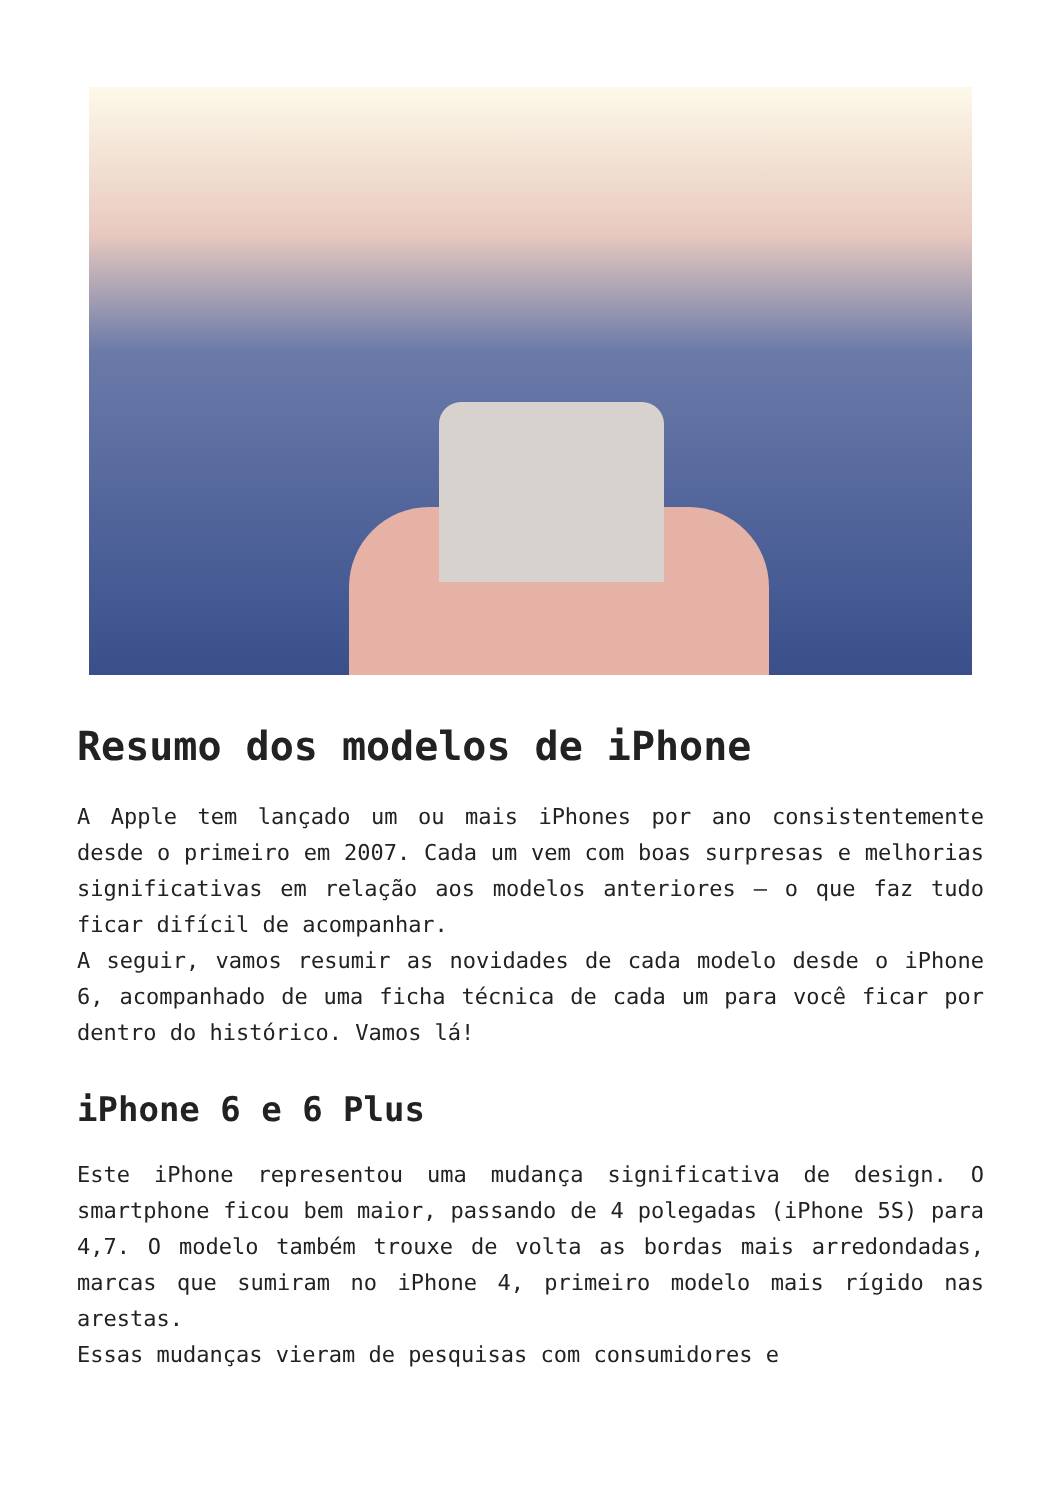Resumo dos modelos de iPhone
A Apple tem lançado um ou mais iPhones por ano consistentemente desde o primeiro em 2007. Cada um vem com boas surpresas e melhorias significativas em relação aos modelos anteriores – o que faz tudo ficar difícil de acompanhar.
A seguir, vamos resumir as novidades de cada modelo desde o iPhone 6, acompanhado de uma ficha técnica de cada um para você ficar por dentro do histórico. Vamos lá!
iPhone 6 e 6 Plus
Este iPhone representou uma mudança significativa de design. O smartphone ficou bem maior, passando de 4 polegadas (iPhone 5S) para 4,7. O modelo também trouxe de volta as bordas mais arredondadas, marcas que sumiram no iPhone 4, primeiro modelo mais rígido nas arestas.
Essas mudanças vieram de pesquisas com consumidores e